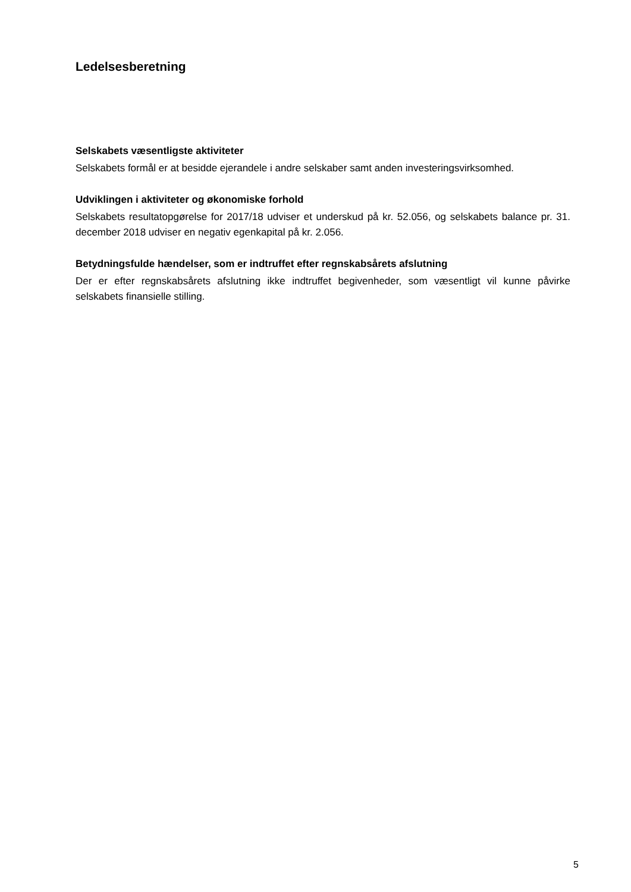Ledelsesberetning
Selskabets væsentligste aktiviteter
Selskabets formål er at besidde ejerandele i andre selskaber samt anden investeringsvirksomhed.
Udviklingen i aktiviteter og økonomiske forhold
Selskabets resultatopgørelse for 2017/18 udviser et underskud på kr. 52.056, og selskabets balance pr. 31. december 2018 udviser en negativ egenkapital på kr. 2.056.
Betydningsfulde hændelser, som er indtruffet efter regnskabsårets afslutning
Der er efter regnskabsårets afslutning ikke indtruffet begivenheder, som væsentligt vil kunne påvirke selskabets finansielle stilling.
5